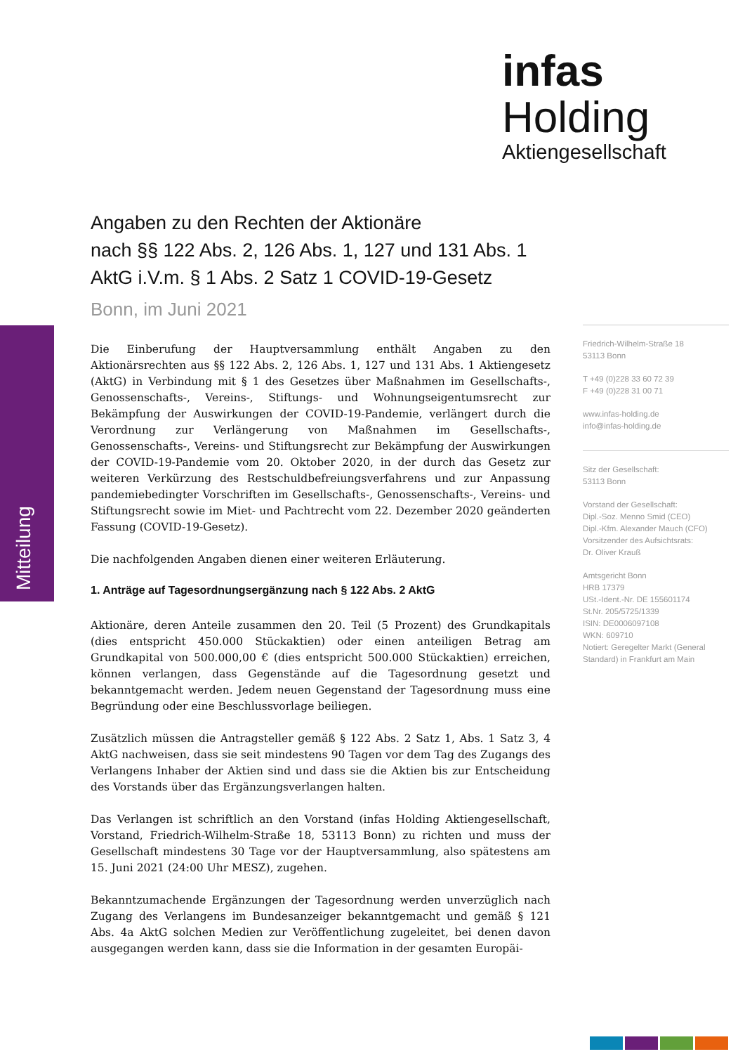infas Holding
Aktiengesellschaft
Mitteilung
Angaben zu den Rechten der Aktionäre
nach §§ 122 Abs. 2, 126 Abs. 1, 127 und 131 Abs. 1
AktG i.V.m. § 1 Abs. 2 Satz 1 COVID-19-Gesetz
Bonn, im Juni 2021
Die Einberufung der Hauptversammlung enthält Angaben zu den Aktionärsrechten aus §§ 122 Abs. 2, 126 Abs. 1, 127 und 131 Abs. 1 Aktiengesetz (AktG) in Verbindung mit § 1 des Gesetzes über Maßnahmen im Gesellschafts-, Genossenschafts-, Vereins-, Stiftungs- und Wohnungseigentumsrecht zur Bekämpfung der Auswirkungen der COVID-19-Pandemie, verlängert durch die Verordnung zur Verlängerung von Maßnahmen im Gesellschafts-, Genossenschafts-, Vereins- und Stiftungsrecht zur Bekämpfung der Auswirkungen der COVID-19-Pandemie vom 20. Oktober 2020, in der durch das Gesetz zur weiteren Verkürzung des Restschuldbefreiungsverfahrens und zur Anpassung pandemiebedingter Vorschriften im Gesellschafts-, Genossenschafts-, Vereins- und Stiftungsrecht sowie im Miet- und Pachtrecht vom 22. Dezember 2020 geänderten Fassung (COVID-19-Gesetz).
Die nachfolgenden Angaben dienen einer weiteren Erläuterung.
1. Anträge auf Tagesordnungsergänzung nach § 122 Abs. 2 AktG
Aktionäre, deren Anteile zusammen den 20. Teil (5 Prozent) des Grundkapitals (dies entspricht 450.000 Stückaktien) oder einen anteiligen Betrag am Grundkapital von 500.000,00 € (dies entspricht 500.000 Stückaktien) erreichen, können verlangen, dass Gegenstände auf die Tagesordnung gesetzt und bekanntgemacht werden. Jedem neuen Gegenstand der Tagesordnung muss eine Begründung oder eine Beschlussvorlage beiliegen.
Zusätzlich müssen die Antragsteller gemäß § 122 Abs. 2 Satz 1, Abs. 1 Satz 3, 4 AktG nachweisen, dass sie seit mindestens 90 Tagen vor dem Tag des Zugangs des Verlangens Inhaber der Aktien sind und dass sie die Aktien bis zur Entscheidung des Vorstands über das Ergänzungsverlangen halten.
Das Verlangen ist schriftlich an den Vorstand (infas Holding Aktiengesellschaft, Vorstand, Friedrich-Wilhelm-Straße 18, 53113 Bonn) zu richten und muss der Gesellschaft mindestens 30 Tage vor der Hauptversammlung, also spätestens am 15. Juni 2021 (24:00 Uhr MESZ), zugehen.
Bekanntzumachende Ergänzungen der Tagesordnung werden unverzüglich nach Zugang des Verlangens im Bundesanzeiger bekanntgemacht und gemäß § 121 Abs. 4a AktG solchen Medien zur Veröffentlichung zugeleitet, bei denen davon ausgegangen werden kann, dass sie die Information in der gesamten Europäi-
Friedrich-Wilhelm-Straße 18
53113 Bonn
T +49 (0)228 33 60 72 39
F +49 (0)228 31 00 71
www.infas-holding.de
info@infas-holding.de
Sitz der Gesellschaft:
53113 Bonn
Vorstand der Gesellschaft:
Dipl.-Soz. Menno Smid (CEO)
Dipl.-Kfm. Alexander Mauch (CFO)
Vorsitzender des Aufsichtsrats:
Dr. Oliver Krauß
Amtsgericht Bonn
HRB 17379
USt.-Ident.-Nr. DE 155601174
St.Nr. 205/5725/1339
ISIN: DE0006097108
WKN: 609710
Notiert: Geregelter Markt (General Standard) in Frankfurt am Main